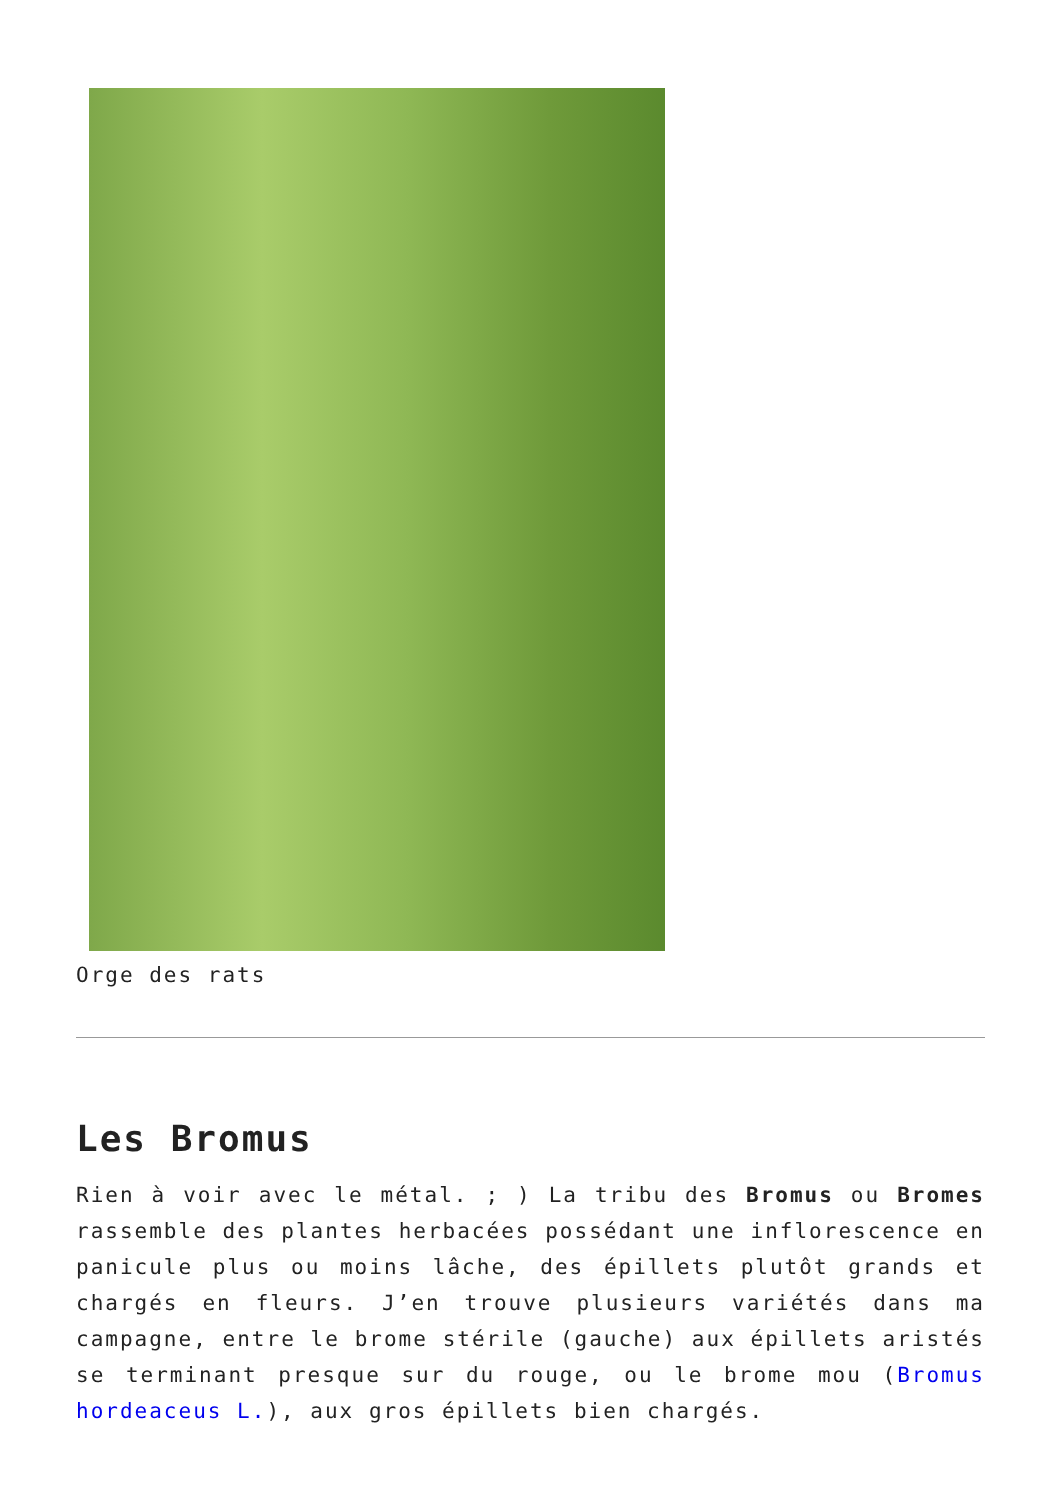Orge des rats
Les Bromus
Rien à voir avec le métal. ; ) La tribu des Bromus ou Bromes rassemble des plantes herbacées possédant une inflorescence en panicule plus ou moins lâche, des épillets plutôt grands et chargés en fleurs. J’en trouve plusieurs variétés dans ma campagne, entre le brome stérile (gauche) aux épillets aristés se terminant presque sur du rouge, ou le brome mou (Bromus hordeaceus L.), aux gros épillets bien chargés.